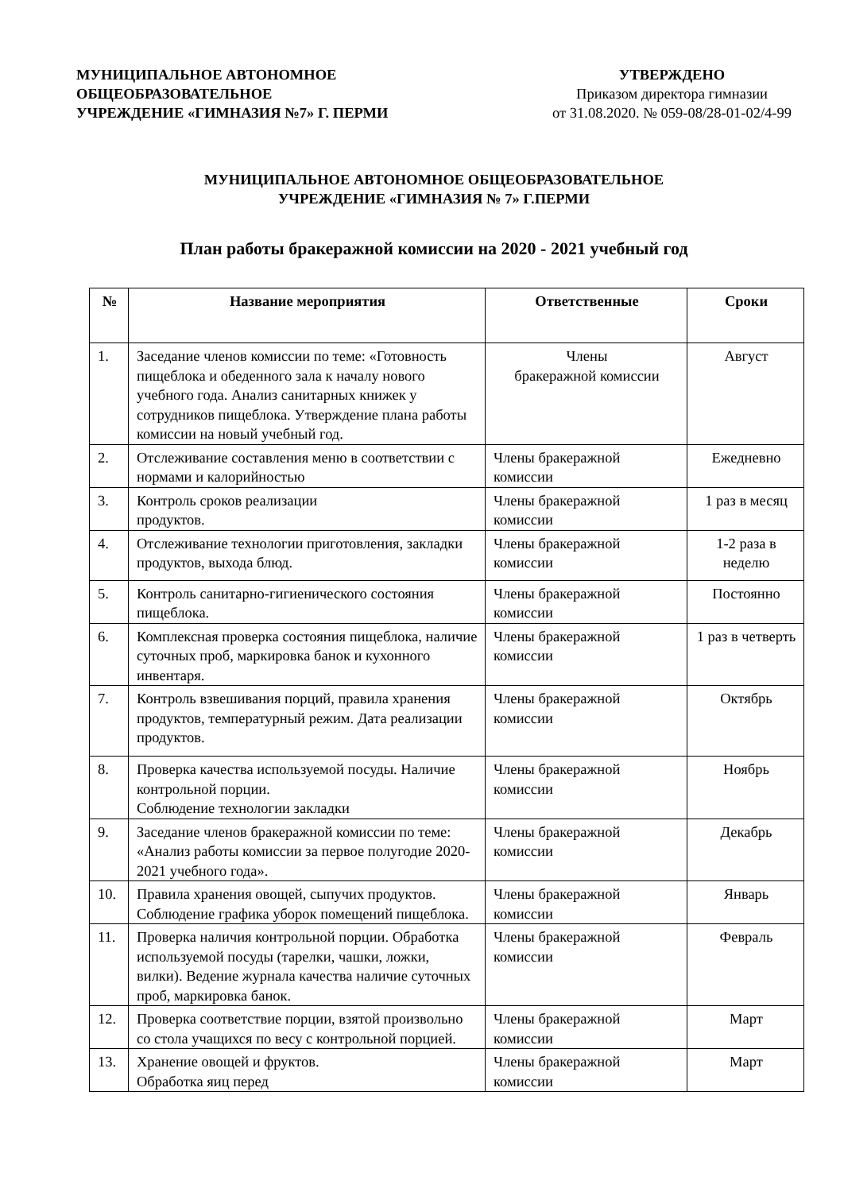МУНИЦИПАЛЬНОЕ АВТОНОМНОЕ
ОБЩЕОБРАЗОВАТЕЛЬНОЕ
УЧРЕЖДЕНИЕ «ГИМНАЗИЯ №7» Г. ПЕРМИ
УТВЕРЖДЕНО
Приказом директора гимназии
от 31.08.2020. № 059-08/28-01-02/4-99
МУНИЦИПАЛЬНОЕ АВТОНОМНОЕ ОБЩЕОБРАЗОВАТЕЛЬНОЕ
УЧРЕЖДЕНИЕ «ГИМНАЗИЯ № 7» Г.ПЕРМИ
План работы бракеражной комиссии на 2020 - 2021 учебный год
| № | Название мероприятия | Ответственные | Сроки |
| --- | --- | --- | --- |
| 1. | Заседание членов комиссии по теме: «Готовность пищеблока и обеденного зала к началу нового учебного года. Анализ санитарных книжек у сотрудников пищеблока. Утверждение плана работы комиссии на новый учебный год. | Члены бракеражной комиссии | Август |
| 2. | Отслеживание составления меню в соответствии с нормами и калорийностью | Члены бракеражной комиссии | Ежедневно |
| 3. | Контроль сроков реализации продуктов. | Члены бракеражной комиссии | 1 раз в месяц |
| 4. | Отслеживание технологии приготовления, закладки продуктов, выхода блюд. | Члены бракеражной комиссии | 1-2 раза в неделю |
| 5. | Контроль санитарно-гигиенического состояния пищеблока. | Члены бракеражной комиссии | Постоянно |
| 6. | Комплексная проверка состояния пищеблока, наличие суточных проб, маркировка банок и кухонного инвентаря. | Члены бракеражной комиссии | 1 раз в четверть |
| 7. | Контроль взвешивания порций, правила хранения продуктов, температурный режим. Дата реализации продуктов. | Члены бракеражной комиссии | Октябрь |
| 8. | Проверка качества используемой посуды. Наличие контрольной порции. Соблюдение технологии закладки | Члены бракеражной комиссии | Ноябрь |
| 9. | Заседание членов бракеражной комиссии по теме: «Анализ работы комиссии за первое полугодие 2020- 2021 учебного года». | Члены бракеражной комиссии | Декабрь |
| 10. | Правила хранения овощей, сыпучих продуктов. Соблюдение графика уборок помещений пищеблока. | Члены бракеражной комиссии | Январь |
| 11. | Проверка наличия контрольной порции. Обработка используемой посуды (тарелки, чашки, ложки, вилки). Ведение журнала качества наличие суточных проб, маркировка банок. | Члены бракеражной комиссии | Февраль |
| 12. | Проверка соответствие порции, взятой произвольно со стола учащихся по весу с контрольной порцией. | Члены бракеражной комиссии | Март |
| 13. | Хранение овощей и фруктов. Обработка яиц перед | Члены бракеражной комиссии | Март |